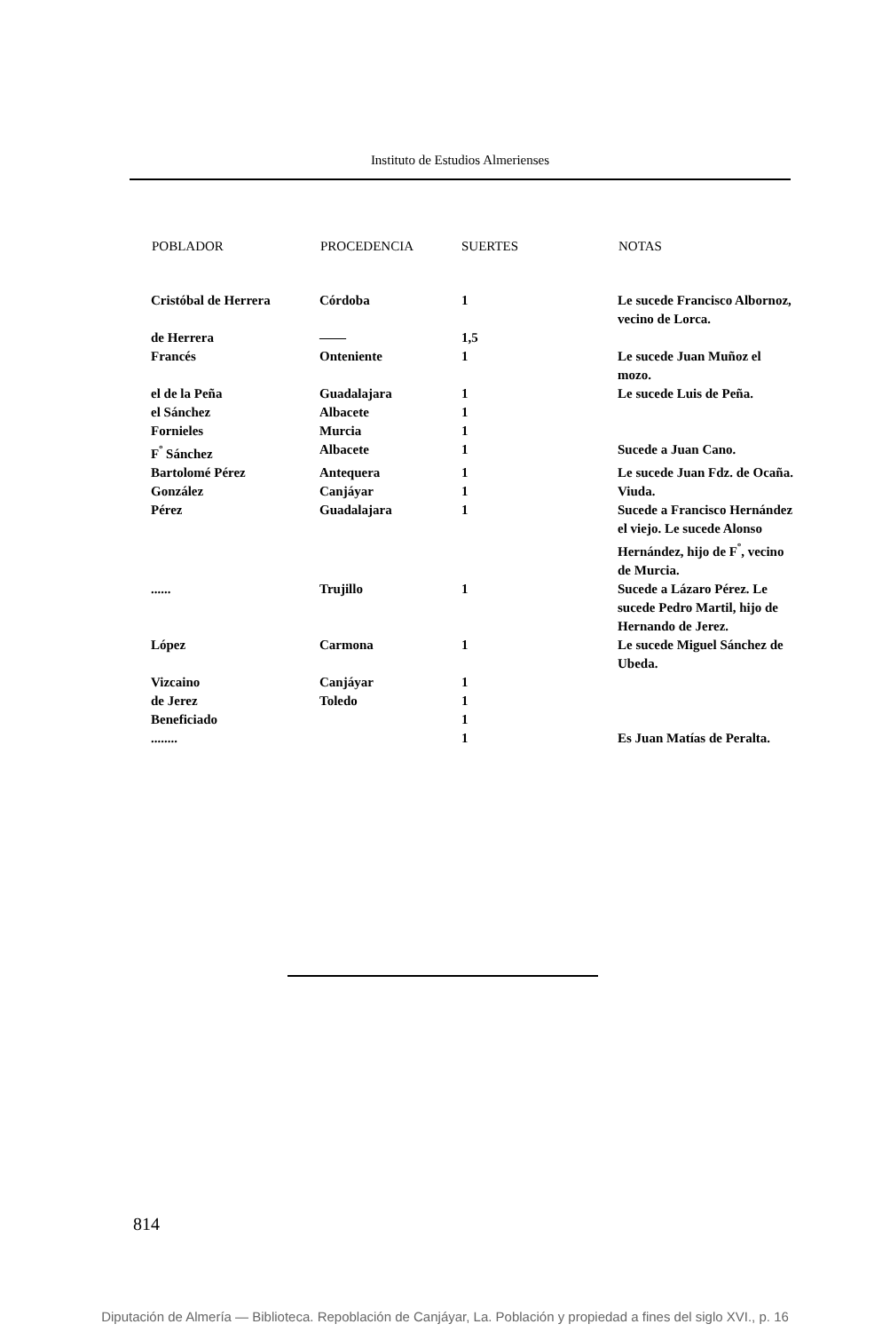Instituto de Estudios Almerienses
| POBLADOR | PROCEDENCIA | SUERTES | NOTAS |
| --- | --- | --- | --- |
| Cristóbal de Herrera | Córdoba | 1 | Le sucede Francisco Albornoz, vecino de Lorca. |
| de Herrera | —— | 1,5 | |
| Francés | Onteniente | 1 | Le sucede Juan Muñoz el mozo. |
| el de la Peña | Guadalajara | 1 | Le sucede Luis de Peña. |
| el Sánchez | Albacete | 1 | |
| Fornieles | Murcia | 1 | |
| F<sup>º</sup> Sánchez | Albacete | 1 | Sucede a Juan Cano. |
| Bartolomé Pérez | Antequera | 1 | Le sucede Juan Fdz. de Ocaña. |
| González | Canjáyar | 1 | Viuda. |
| Pérez | Guadalajara | 1 | Sucede a Francisco Hernández el viejo. Le sucede Alonso Hernández, hijo de F<sup>º</sup>, vecino de Murcia. |
| ...... | Trujillo | 1 | Sucede a Lázaro Pérez. Le sucede Pedro Martil, hijo de Hernando de Jerez. |
| López | Carmona | 1 | Le sucede Miguel Sánchez de Ubeda. |
| Vizcaino | Canjáyar | 1 | |
| de Jerez | Toledo | 1 | |
| Beneficiado | | 1 | |
| ........ | | 1 | Es Juan Matías de Peralta. |
814
Diputación de Almería — Biblioteca. Repoblación de Canjáyar, La. Población y propiedad a fines del siglo XVI., p. 16